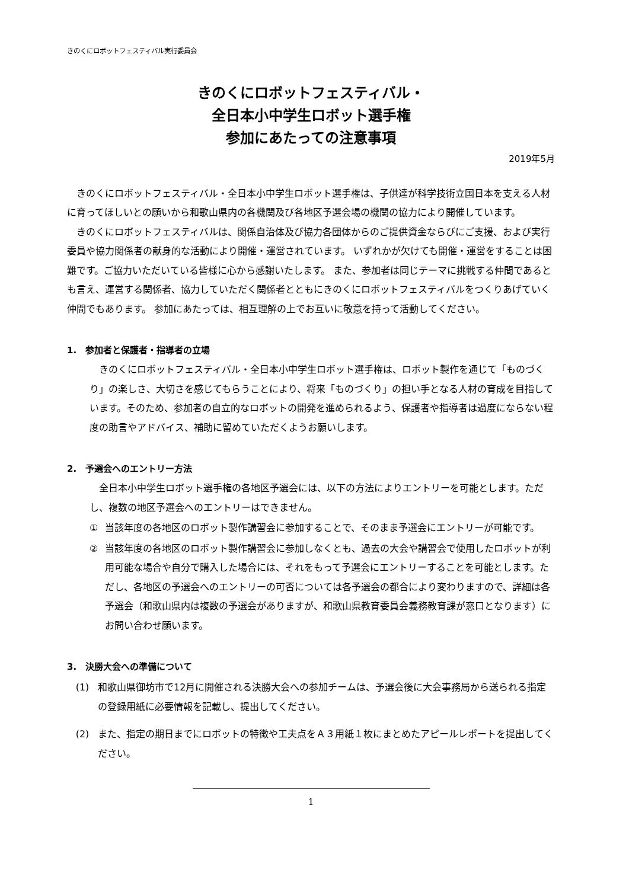きのくにロボットフェスティバル実行委員会
きのくにロボットフェスティバル・
全日本小中学生ロボット選手権
参加にあたっての注意事項
2019年5月
　きのくにロボットフェスティバル・全日本小中学生ロボット選手権は、子供達が科学技術立国日本を支える人材に育ってほしいとの願いから和歌山県内の各機関及び各地区予選会場の機関の協力により開催しています。
　きのくにロボットフェスティバルは、関係自治体及び協力各団体からのご提供資金ならびにご支援、および実行委員や協力関係者の献身的な活動により開催・運営されています。 いずれかが欠けても開催・運営をすることは困難です。ご協力いただいている皆様に心から感謝いたします。 また、参加者は同じテーマに挑戦する仲間であるとも言え、運営する関係者、協力していただく関係者とともにきのくにロボットフェスティバルをつくりあげていく仲間でもあります。 参加にあたっては、相互理解の上でお互いに敬意を持って活動してください。
1.　参加者と保護者・指導者の立場
　きのくにロボットフェスティバル・全日本小中学生ロボット選手権は、ロボット製作を通じて「ものづくり」の楽しさ、大切さを感じてもらうことにより、将来「ものづくり」の担い手となる人材の育成を目指しています。そのため、参加者の自立的なロボットの開発を進められるよう、保護者や指導者は過度にならない程度の助言やアドバイス、補助に留めていただくようお願いします。
2.　予選会へのエントリー方法
　全日本小中学生ロボット選手権の各地区予選会には、以下の方法によりエントリーを可能とします。ただし、複数の地区予選会へのエントリーはできません。
① 当該年度の各地区のロボット製作講習会に参加することで、そのまま予選会にエントリーが可能です。
② 当該年度の各地区のロボット製作講習会に参加しなくとも、過去の大会や講習会で使用したロボットが利用可能な場合や自分で購入した場合には、それをもって予選会にエントリーすることを可能とします。ただし、各地区の予選会へのエントリーの可否については各予選会の都合により変わりますので、詳細は各予選会（和歌山県内は複数の予選会がありますが、和歌山県教育委員会義務教育課が窓口となります）にお問い合わせ願います。
3.　決勝大会への準備について
(1) 和歌山県御坊市で12月に開催される決勝大会への参加チームは、予選会後に大会事務局から送られる指定の登録用紙に必要情報を記載し、提出してください。
(2) また、指定の期日までにロボットの特徴や工夫点をＡ３用紙１枚にまとめたアピールレポートを提出してください。
1